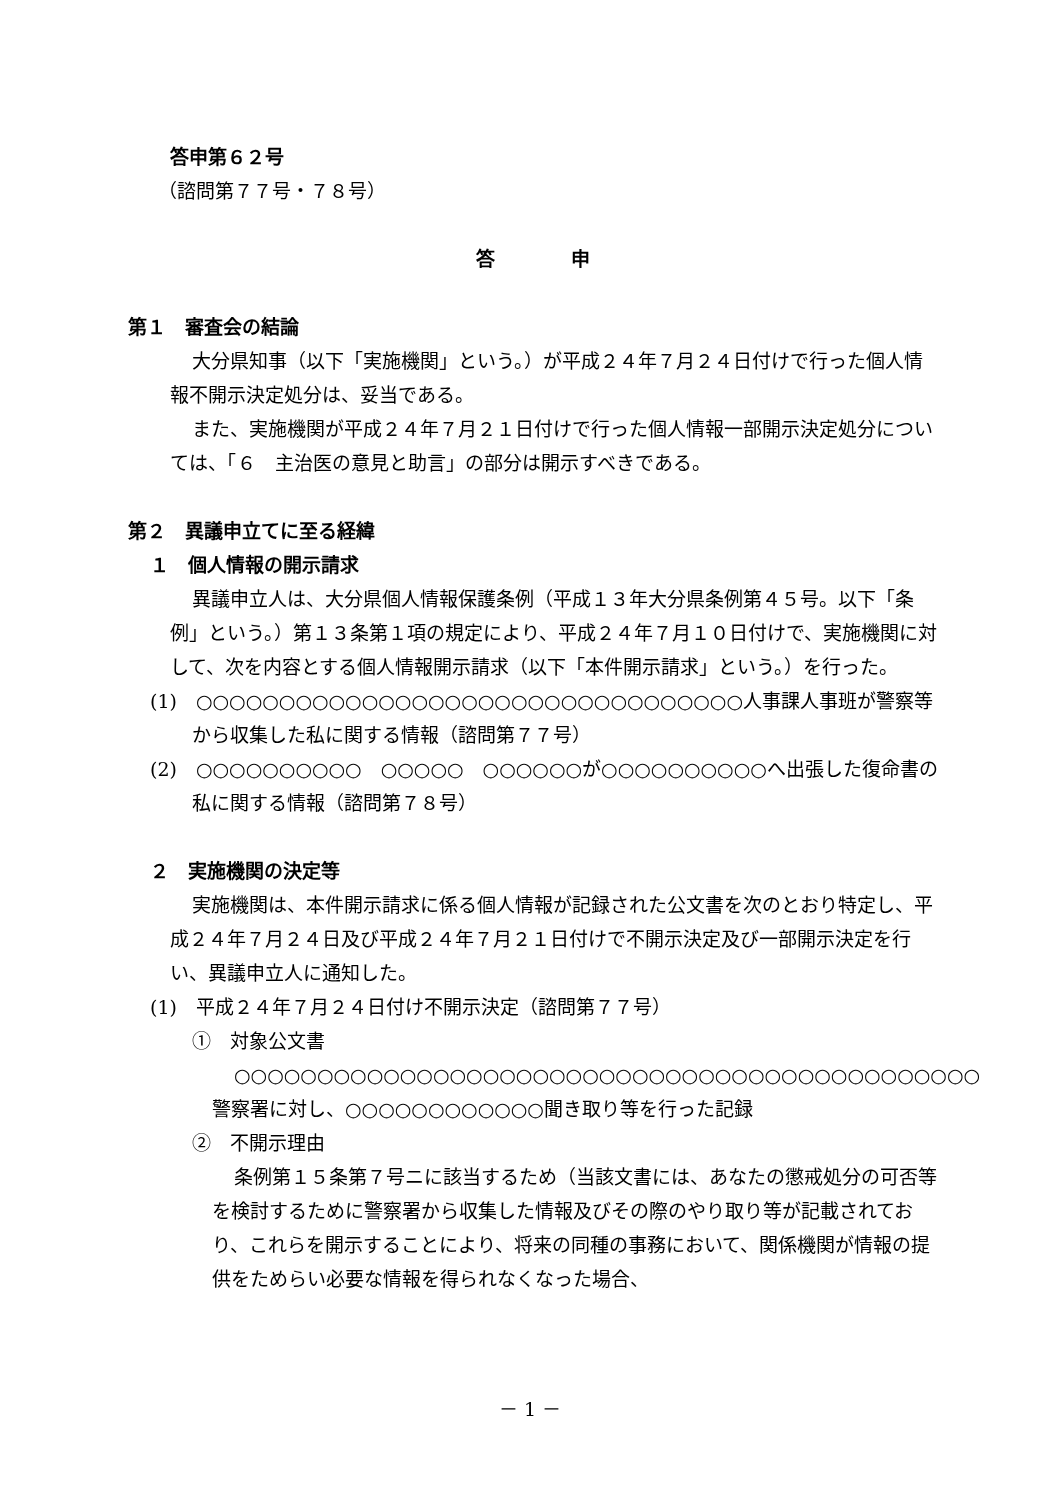答申第６２号
（諮問第７７号・７８号）
答　　　　申
第１　審査会の結論
大分県知事（以下「実施機関」という。）が平成２４年７月２４日付けで行った個人情報不開示決定処分は、妥当である。
また、実施機関が平成２４年７月２１日付けで行った個人情報一部開示決定処分については、「６　主治医の意見と助言」の部分は開示すべきである。
第２　異議申立てに至る経緯
１　個人情報の開示請求
異議申立人は、大分県個人情報保護条例（平成１３年大分県条例第４５号。以下「条例」という。）第１３条第１項の規定により、平成２４年７月１０日付けで、実施機関に対して、次を内容とする個人情報開示請求（以下「本件開示請求」という。）を行った。
(1)　○○○○○○○○○○○○○○○○○○○○○○○○○○○○○○○○○人事課人事班が警察等から収集した私に関する情報（諮問第７７号）
(2)　○○○○○○○○○○　○○○○○　○○○○○○が○○○○○○○○○○へ出張した復命書の私に関する情報（諮問第７８号）
２　実施機関の決定等
実施機関は、本件開示請求に係る個人情報が記録された公文書を次のとおり特定し、平成２４年７月２４日及び平成２４年７月２１日付けで不開示決定及び一部開示決定を行い、異議申立人に通知した。
(1)　平成２４年７月２４日付け不開示決定（諮問第７７号）
①　対象公文書
○○○○○○○○○○○○○○○○○○○○○○○○○○○○○○○○○○○○○○○○○○○○○警察署に対し、○○○○○○○○○○○○聞き取り等を行った記録
②　不開示理由
条例第１５条第７号ニに該当するため（当該文書には、あなたの懲戒処分の可否等を検討するために警察署から収集した情報及びその際のやり取り等が記載されており、これらを開示することにより、将来の同種の事務において、関係機関が情報の提供をためらい必要な情報を得られなくなった場合、
－ 1 －